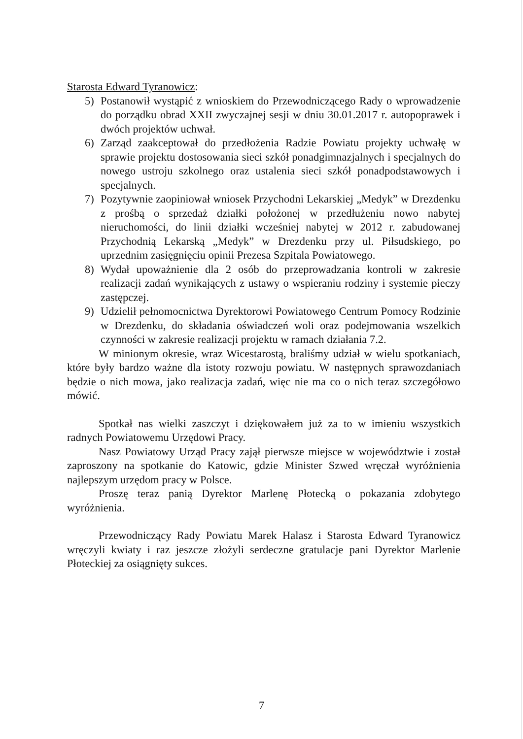Starosta Edward Tyranowicz:
5) Postanowił wystąpić z wnioskiem do Przewodniczącego Rady o wprowadzenie do porządku obrad XXII zwyczajnej sesji w dniu 30.01.2017 r. autopoprawek i dwóch projektów uchwał.
6) Zarząd zaakceptował do przedłożenia Radzie Powiatu projekty uchwałę w sprawie projektu dostosowania sieci szkół ponadgimnazjalnych i specjalnych do nowego ustroju szkolnego oraz ustalenia sieci szkół ponadpodstawowych i specjalnych.
7) Pozytywnie zaopiniował wniosek Przychodni Lekarskiej „Medyk” w Drezdenku z prośbą o sprzedaż działki położonej w przedłużeniu nowo nabytej nieruchomości, do linii działki wcześniej nabytej w 2012 r. zabudowanej Przychodnią Lekarską „Medyk” w Drezdenku przy ul. Piłsudskiego, po uprzednim zasięgnięciu opinii Prezesa Szpitala Powiatowego.
8) Wydał upoważnienie dla 2 osób do przeprowadzania kontroli w zakresie realizacji zadań wynikających z ustawy o wspieraniu rodziny i systemie pieczy zastępczej.
9) Udzielił pełnomocnictwa Dyrektorowi Powiatowego Centrum Pomocy Rodzinie w Drezdenku, do składania oświadczeń woli oraz podejmowania wszelkich czynności w zakresie realizacji projektu w ramach działania 7.2.
W minionym okresie, wraz Wicestarostą, braliśmy udział w wielu spotkaniach, które były bardzo ważne dla istoty rozwoju powiatu. W następnych sprawozdaniach będzie o nich mowa, jako realizacja zadań, więc nie ma co o nich teraz szczegółowo mówić.
Spotkał nas wielki zaszczyt i dziękowałem już za to w imieniu wszystkich radnych Powiatowemu Urzędowi Pracy.
Nasz Powiatowy Urząd Pracy zajął pierwsze miejsce w województwie i został zaproszony na spotkanie do Katowic, gdzie Minister Szwed wręczał wyróżnienia najlepszym urzędom pracy w Polsce.
Proszę teraz panią Dyrektor Marlenę Płotecką o pokazania zdobytego wyróżnienia.
Przewodniczący Rady Powiatu Marek Halasz i Starosta Edward Tyranowicz wręczyli kwiaty i raz jeszcze złożyli serdeczne gratulacje pani Dyrektor Marlenie Płoteckiej za osiągnięty sukces.
7